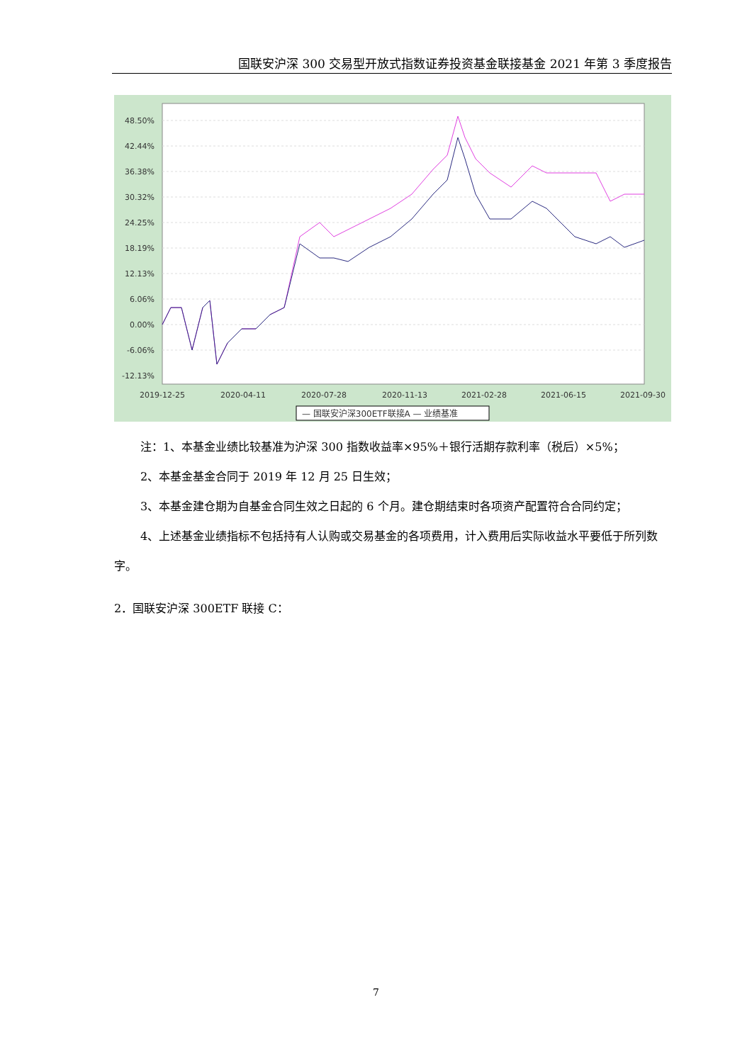国联安沪深 300 交易型开放式指数证券投资基金联接基金 2021 年第 3 季度报告
48.50%
42.44%
36.38%
30.32%
24.25%
18.19%
12.13%
6.06%
0.00%
-6.06%
-12.13%
2019-12-25
2020-04-11
2020-07-28
2020-11-13
2021-02-28
2021-06-15
2021-09-30
— 国联安沪深300ETF联接A — 业绩基准
注：1、本基金业绩比较基准为沪深 300 指数收益率×95%＋银行活期存款利率（税后）×5%；
2、本基金基金合同于 2019 年 12 月 25 日生效；
3、本基金建仓期为自基金合同生效之日起的 6 个月。建仓期结束时各项资产配置符合合同约定；
4、上述基金业绩指标不包括持有人认购或交易基金的各项费用，计入费用后实际收益水平要低于所列数字。
2．国联安沪深 300ETF 联接 C：
7